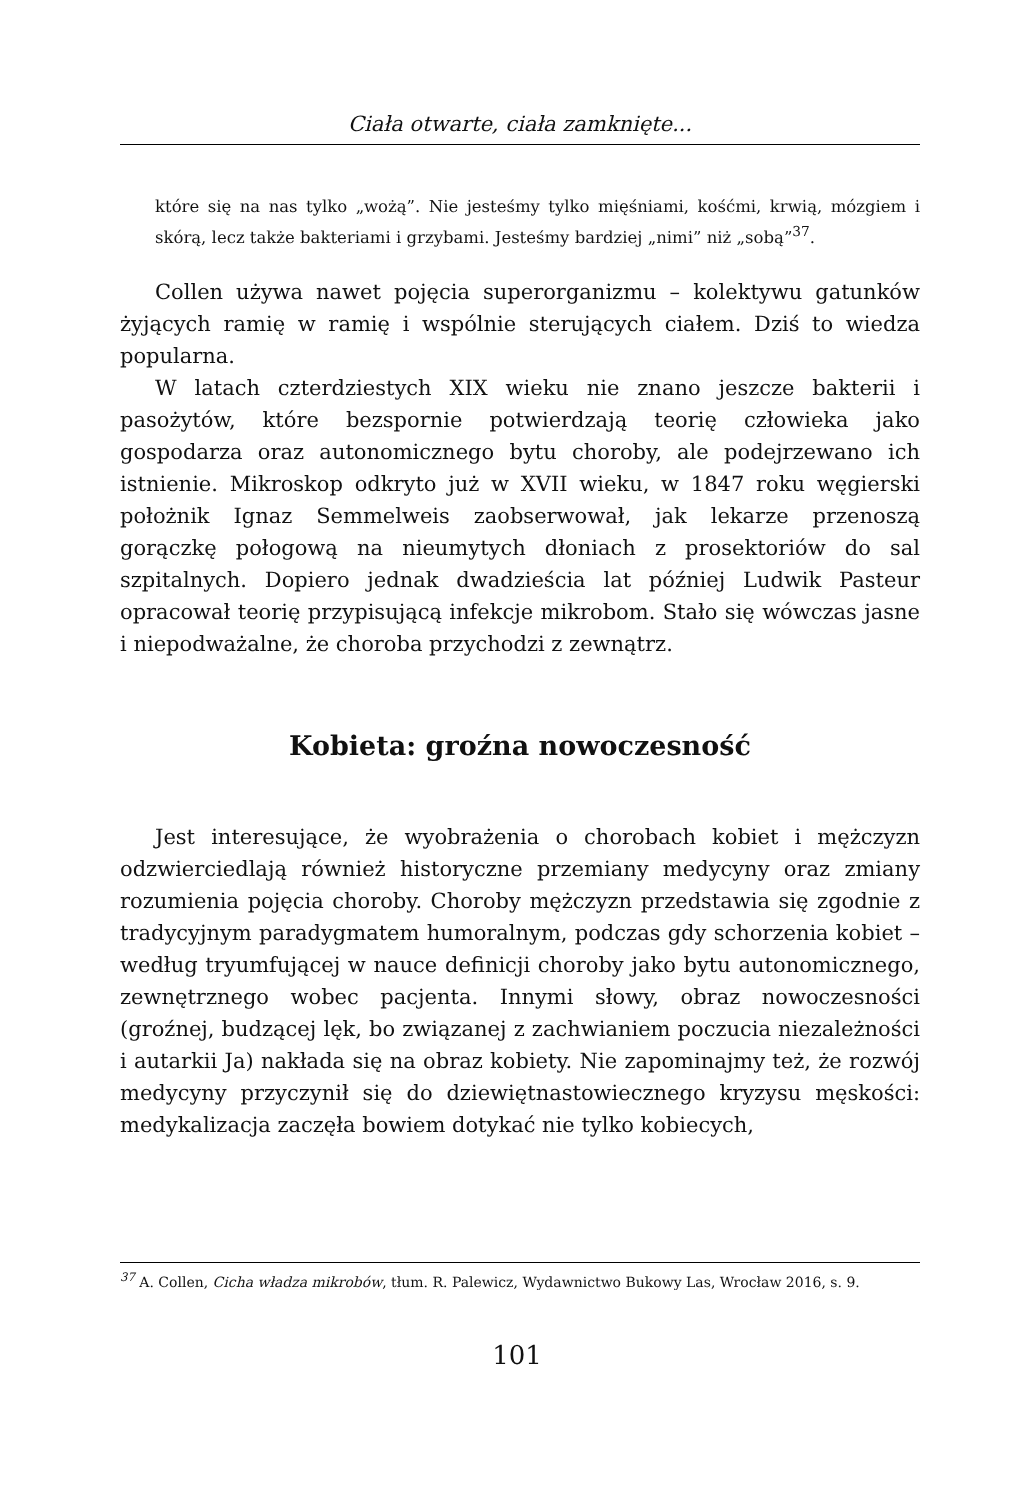Ciała otwarte, ciała zamknięte...
które się na nas tylko „wożą”. Nie jesteśmy tylko mięśniami, kośćmi, krwią, mózgiem i skórą, lecz także bakteriami i grzybami. Jesteśmy bardziej „nimi” niż „sobą”<sup>37</sup>.
Collen używa nawet pojęcia superorganizmu – kolektywu gatunków żyjących ramię w ramię i wspólnie sterujących ciałem. Dziś to wiedza popularna.
W latach czterdziestych XIX wieku nie znano jeszcze bakterii i pasożytów, które bezspornie potwierdzają teorię człowieka jako gospodarza oraz autonomicznego bytu choroby, ale podejrzewano ich istnienie. Mikroskop odkryto już w XVII wieku, w 1847 roku węgierski położnik Ignaz Semmelweis zaobserwował, jak lekarze przenoszą gorączkę połogową na nieumytych dłoniach z prosektoriów do sal szpitalnych. Dopiero jednak dwadzieścia lat później Ludwik Pasteur opracował teorię przypisującą infekcje mikrobom. Stało się wówczas jasne i niepodważalne, że choroba przychodzi z zewnątrz.
Kobieta: groźna nowoczesność
Jest interesujące, że wyobrażenia o chorobach kobiet i mężczyzn odzwierciedlają również historyczne przemiany medycyny oraz zmiany rozumienia pojęcia choroby. Choroby mężczyzn przedstawia się zgodnie z tradycyjnym paradygmatem humoralnym, podczas gdy schorzenia kobiet – według tryumfującej w nauce definicji choroby jako bytu autonomicznego, zewnętrznego wobec pacjenta. Innymi słowy, obraz nowoczesności (groźnej, budzącej lęk, bo związanej z zachwianiem poczucia niezależności i autarkii Ja) nakłada się na obraz kobiety. Nie zapominajmy też, że rozwój medycyny przyczynił się do dziewiętnastowiecznego kryzysu męskości: medykalizacja zaczęła bowiem dotykać nie tylko kobiecych,
<sup>37</sup> A. Collen, Cicha władza mikrobów, tłum. R. Palewicz, Wydawnictwo Bukowy Las, Wrocław 2016, s. 9.
101